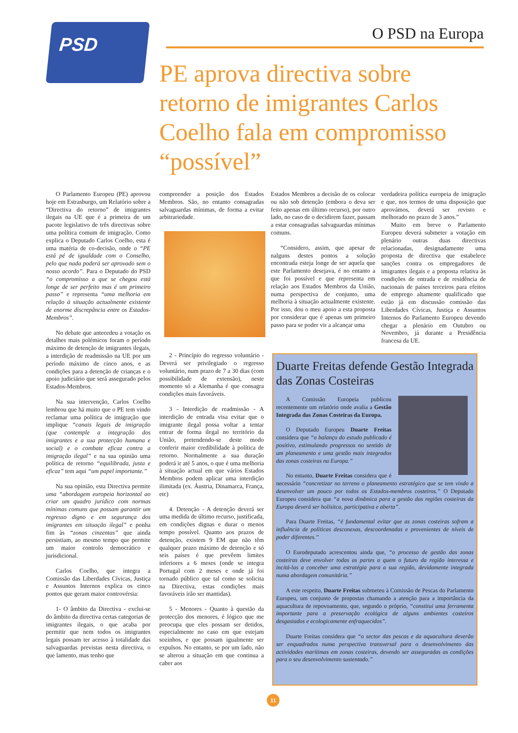PSD O PSD na Europa
PE aprova directiva sobre retorno de imigrantes Carlos Coelho fala em compromisso “possível”
O Parlamento Europeu (PE) aprovou hoje em Estrasburgo, um Relatório sobre a “Directiva do retorno” de imigrantes ilegais na UE que é a primeira de um pacote legislativo de três directivas sobre uma política comum de imigração. Como explica o Deputado Carlos Coelho, esta é uma matéria de co-decisão, onde o “PE está pé de igualdade com o Conselho, pelo que nada poderá ser aprovado sem o nosso acordo”. Para o Deputado do PSD “o compromisso a que se chegou está longe de ser perfeito mas é um primeiro passo” e representa “uma melhoria em relação à situação actualmente existente de enorme discrepância entre os Estados-Membros”.
No debate que antecedeu a votação os detalhes mais polémicos foram o período máximo de detenção de imigrantes ilegais, a interdição de readmissão na UE por um período máximo de cinco anos, e as condições para a detenção de crianças e o apoio judiciário que será assegurado pelos Estados-Membros.
Na sua intervenção, Carlos Coelho lembrou que há muito que o PE tem vindo reclamar uma política de imigração que implique “canais legais de imigração (que contemple a integração dos imigrantes e a sua protecção humana e social) e o combate eficaz contra a imigração ilegal” e na sua opinião uma política de retorno “equilibrada, justa e eficaz” tem aqui “um papel importante.”
Na sua opinião, esta Directiva permite uma “abordagem europeia horizontal ao criar um quadro jurídico com normas mínimas comuns que possam garantir um regresso digno e em segurança dos imigrantes em situação ilegal” e ponha fim às “zonas cinzentas” que ainda persistiam, ao mesmo tempo que permite um maior controlo democrático e jurisdicional.
Carlos Coelho, que integra a Comissão das Liberdades Cívicas, Justiça e Assuntos Internos explica os cinco pontos que geram maior controvérsia:
1- O âmbito da Directiva - exclui-se do âmbito da directiva certas categorias de imigrantes ilegais, o que acaba por permitir que nem todos os imigrantes legais possam ter acesso à totalidade das salvaguardas previstas nesta directiva, o que lamento, mas tenho que
compreender a posição dos Estados Membros. São, no entanto consagradas salvaguardas mínimas, de forma a evitar arbitrariedade.
2 - Princípio do regresso voluntário - Deverá ser privilegiado o regresso voluntário, num prazo de 7 a 30 dias (com possibilidade de extensão), neste momento só a Alemanha é que consagra condições mais favoráveis.
3 - Interdição de readmissão - A interdição de entrada visa evitar que o imigrante ilegal possa voltar a tentar entrar de forma ilegal no território da União, pretendendo-se deste modo conferir maior credibilidade à política de retorno. Normalmente a sua duração poderá ir até 5 anos, o que é uma melhoria à situação actual em que vários Estados Membros podem aplicar uma interdição ilimitada (ex. Áustria, Dinamarca, França, etc)
4. Detenção - A detenção deverá ser uma medida de último recurso, justificada, em condições dignas e durar o menos tempo possível. Quanto aos prazos de detenção, existem 9 EM que não têm qualquer prazo máximo de detenção e só seis países é que prevêem limites inferiores a 6 meses (onde se integra Portugal com 2 meses e onde já foi tornado público que tal como se solicita na Directiva, estas condições mais favoráveis irão ser mantidas).
5 - Menores - Quanto à questão da protecção dos menores, é lógico que me preocupa que eles possam ser detidos, especialmente no caso em que estejam sozinhos, e que possam igualmente ser expulsos. No entanto, se por um lado, não se alterou a situação em que continua a caber aos
Estados Membros a decisão de os colocar ou não sob detenção (embora o deva ser feito apenas em último recurso), por outro lado, no caso de o decidirem fazer, passam a estar consagradas salvaguardas mínimas comuns.
“Considero, assim, que apesar de nalguns destes pontos a solução encontrada esteja longe de ser aquela que este Parlamento desejava, é no entanto a que foi possível e que representa em relação aos Estados Membros da União, numa perspectiva de conjunto, uma melhoria à situação actualmente existente. Por isso, dou o meu apoio a esta proposta por considerar que é apenas um primeiro passo para se poder vir a alcançar uma
verdadeira política europeia de imigração e que, nos termos de uma disposição que aprovámos, deverá ser revisto e melhorado no prazo de 3 anos.”
Muito em breve o Parlamento Europeu deverá submeter a votação em plenário outras duas directivas relacionadas, designadamente uma proposta de directiva que estabelece sanções contra os empregadores de imigrantes ilegais e a proposta relativa às condições de entrada e de residência de nacionais de países terceiros para efeitos de emprego altamente qualificado que estão já em discussão comissão das Liberdades Cívicas, Justiça e Assuntos Internos do Parlamento Europeu devendo chegar a plenário em Outubro ou Novembro, já durante a Presidência francesa da UE.
Duarte Freitas defende Gestão Integrada das Zonas Costeiras
A Comissão Europeia publicou recentemente um relatório onde avalia a Gestão Integrada das Zonas Costeiras da Europa.
O Deputado Europeu Duarte Freitas considera que “o balanço do estudo publicado é positivo, estimulando progressos no sentido de um planeamento e uma gestão mais integrados das zonas costeiras na Europa.”
No entanto, Duarte Freitas considera que é necessário “concretizar no terreno o planeamento estratégico que se tem vindo a desenvolver um pouco por todos os Estados-membros costeiros.” O Deputado Europeu considera que “a nova dinâmica para a gestão das regiões costeiras da Europa deverá ser holísitca, participativa e aberta”.
Para Duarte Freitas, “é fundamental evitar que as zonas costeiras sofram a influência de políticas desconexas, descoordenadas e provenientes de níveis de poder diferentes.”
O Eurodeputado acrescentou ainda que, “o processo de gestão das zonas costeiras deve envolver todas as partes a quem o futuro da região interessa e incitá-las a conceber uma estratégia para a sua região, devidamente integrada numa abordagem comunitária.”
A este respeito, Duarte Freitas submeteu à Comissão de Pescas do Parlamento Europeu, um conjunto de propostas chamando a atenção para a importância da aquacultura de repovoamento, que, segundo o próprio, “constitui uma ferramenta importante para a preservação ecológica de alguns ambientes costeiros desgastados e ecologicamente enfraquecidos”.
Duarte Freitas considera que “o sector das pescas e da aquacultura deverão ser enquadrados numa perspectiva transversal para o desenvolvimento das actividades marítimas em zonas costeiras, devendo ser asseguradas as condições para o seu desenvolvimento sustentado.”
11